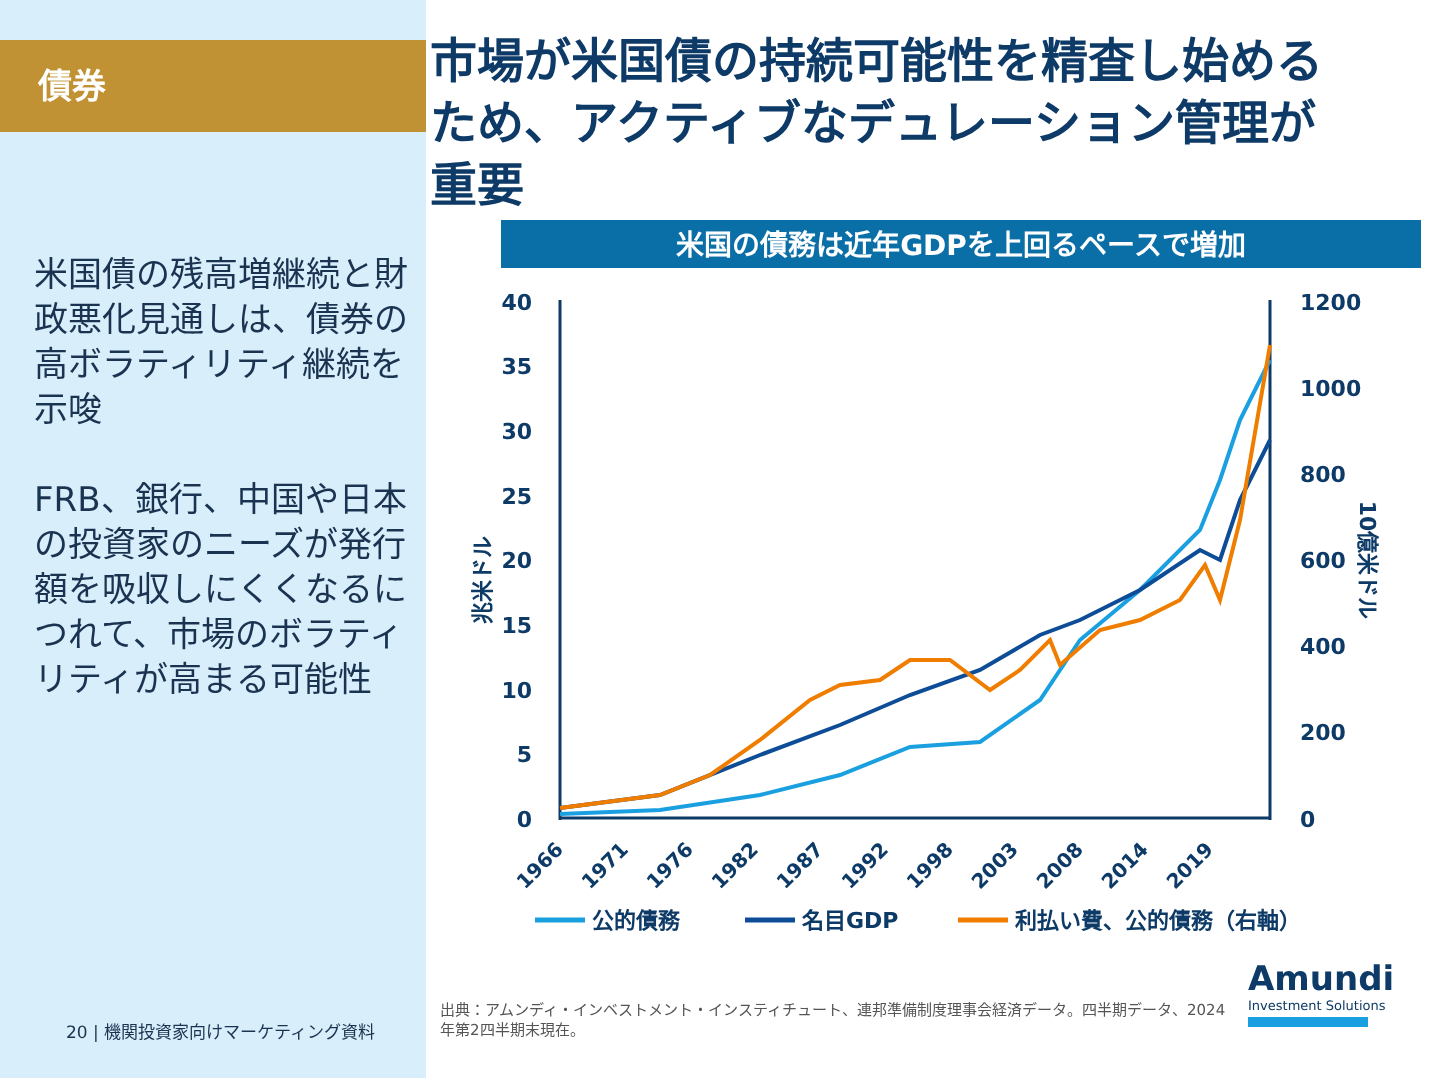債券
米国債の残高増継続と財政悪化見通しは、債券の高ボラティリティ継続を示唆
FRB、銀行、中国や日本の投資家のニーズが発行額を吸収しにくくなるにつれて、市場のボラティリティが高まる可能性
20 | 機関投資家向けマーケティング資料
市場が米国債の持続可能性を精査し始めるため、アクティブなデュレーション管理が重要
米国の債務は近年GDPを上回るペースで増加
40
35
30
25
20
15
10
5
0
1200
1000
800
600
400
200
0
兆米ドル
10億米ドル
1966
1971
1976
1982
1987
1992
1998
2003
2008
2014
2019
公的債務
名目GDP
利払い費、公的債務（右軸）
出典：アムンディ・インベストメント・インスティチュート、連邦準備制度理事会経済データ。四半期データ、2024年第2四半期末現在。
Amundi
Investment Solutions